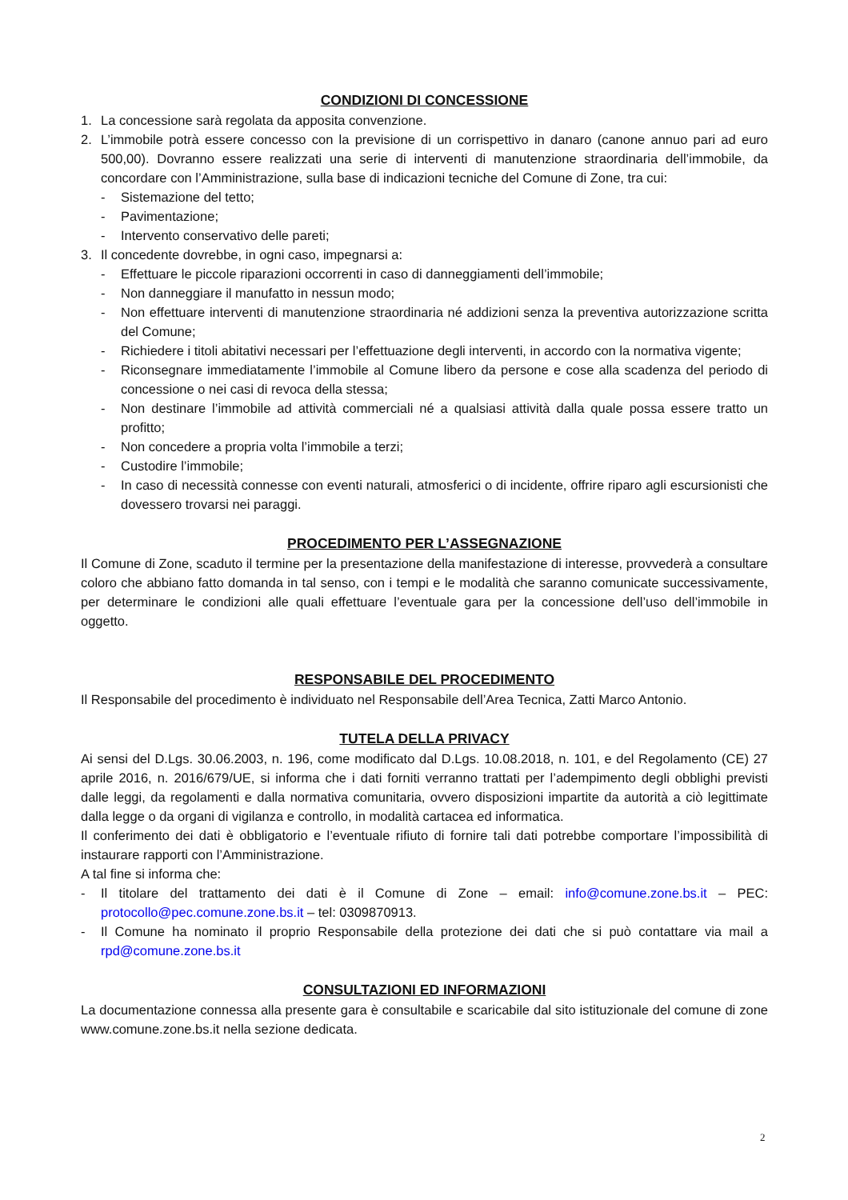CONDIZIONI DI CONCESSIONE
1. La concessione sarà regolata da apposita convenzione.
2. L’immobile potrà essere concesso con la previsione di un corrispettivo in danaro (canone annuo pari ad euro 500,00). Dovranno essere realizzati una serie di interventi di manutenzione straordinaria dell’immobile, da concordare con l’Amministrazione, sulla base di indicazioni tecniche del Comune di Zone, tra cui:
- Sistemazione del tetto;
- Pavimentazione;
- Intervento conservativo delle pareti;
3. Il concedente dovrebbe, in ogni caso, impegnarsi a:
- Effettuare le piccole riparazioni occorrenti in caso di danneggiamenti dell’immobile;
- Non danneggiare il manufatto in nessun modo;
- Non effettuare interventi di manutenzione straordinaria né addizioni senza la preventiva autorizzazione scritta del Comune;
- Richiedere i titoli abitativi necessari per l’effettuazione degli interventi, in accordo con la normativa vigente;
- Riconsegnare immediatamente l’immobile al Comune libero da persone e cose alla scadenza del periodo di concessione o nei casi di revoca della stessa;
- Non destinare l’immobile ad attività commerciali né a qualsiasi attività dalla quale possa essere tratto un profitto;
- Non concedere a propria volta l’immobile a terzi;
- Custodire l’immobile;
- In caso di necessità connesse con eventi naturali, atmosferici o di incidente, offrire riparo agli escursionisti che dovessero trovarsi nei paraggi.
PROCEDIMENTO PER L’ASSEGNAZIONE
Il Comune di Zone, scaduto il termine per la presentazione della manifestazione di interesse, provvederà a consultare coloro che abbiano fatto domanda in tal senso, con i tempi e le modalità che saranno comunicate successivamente, per determinare le condizioni alle quali effettuare l’eventuale gara per la concessione dell’uso dell’immobile in oggetto.
RESPONSABILE DEL PROCEDIMENTO
Il Responsabile del procedimento è individuato nel Responsabile dell’Area Tecnica, Zatti Marco Antonio.
TUTELA DELLA PRIVACY
Ai sensi del D.Lgs. 30.06.2003, n. 196, come modificato dal D.Lgs. 10.08.2018, n. 101, e del Regolamento (CE) 27 aprile 2016, n. 2016/679/UE, si informa che i dati forniti verranno trattati per l’adempimento degli obblighi previsti dalle leggi, da regolamenti e dalla normativa comunitaria, ovvero disposizioni impartite da autorità a ciò legittimate dalla legge o da organi di vigilanza e controllo, in modalità cartacea ed informatica.
Il conferimento dei dati è obbligatorio e l’eventuale rifiuto di fornire tali dati potrebbe comportare l’impossibilità di instaurare rapporti con l’Amministrazione.
A tal fine si informa che:
- Il titolare del trattamento dei dati è il Comune di Zone – email: info@comune.zone.bs.it – PEC: protocollo@pec.comune.zone.bs.it – tel: 0309870913.
- Il Comune ha nominato il proprio Responsabile della protezione dei dati che si può contattare via mail a rpd@comune.zone.bs.it
CONSULTAZIONI ED INFORMAZIONI
La documentazione connessa alla presente gara è consultabile e scaricabile dal sito istituzionale del comune di zone www.comune.zone.bs.it nella sezione dedicata.
2